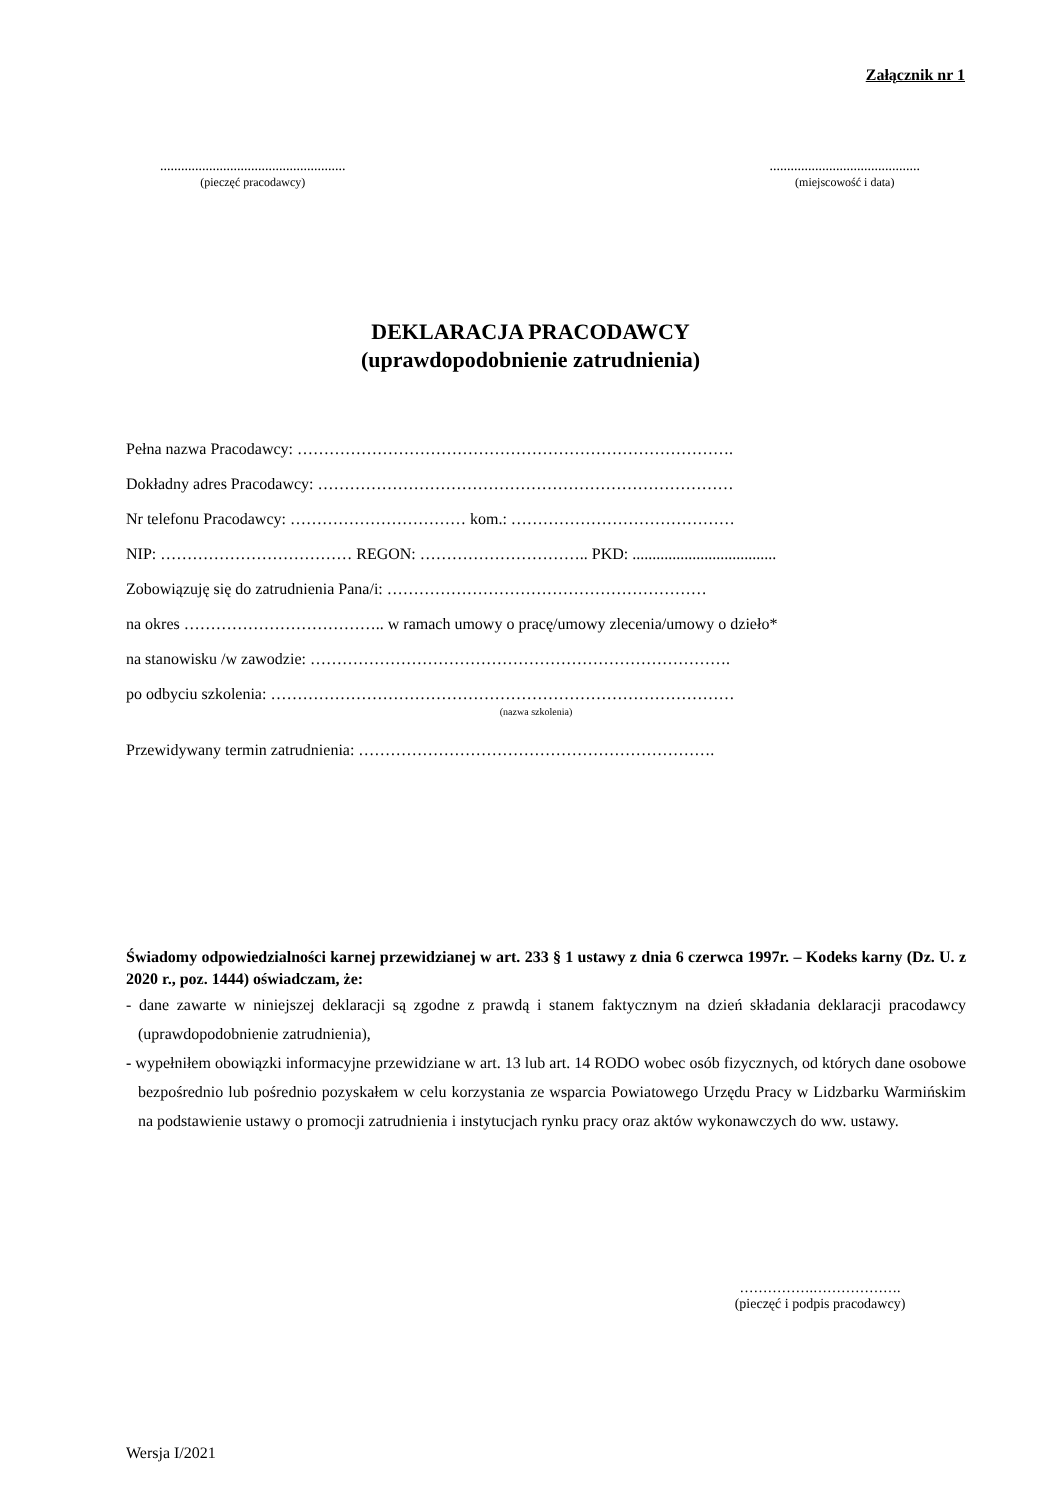Załącznik nr 1
.....................................................
(pieczęć pracodawcy)
...........................................
(miejscowość i data)
DEKLARACJA PRACODAWCY
(uprawdopodobnienie zatrudnienia)
Pełna nazwa Pracodawcy: ……………………………………………………………………….
Dokładny adres Pracodawcy: ……………………………………………………………………
Nr telefonu Pracodawcy: …………………………… kom.: ……………………………………
NIP: ……………………………… REGON: ………………………….. PKD: ....................................
Zobowiązuję się do zatrudnienia Pana/i: ……………………………………………………
na okres ……………………………….. w ramach umowy o pracę/umowy zlecenia/umowy o dzieło*
na stanowisku /w zawodzie: …………………………………………………………………….
po odbyciu szkolenia: ……………………………………………………………………………
(nazwa szkolenia)
Przewidywany termin zatrudnienia: ………………………………………………………….
Świadomy odpowiedzialności karnej przewidzianej w art. 233 § 1 ustawy z dnia 6 czerwca 1997r. – Kodeks karny (Dz. U. z 2020 r., poz. 1444) oświadczam, że:
- dane zawarte w niniejszej deklaracji są zgodne z prawdą i stanem faktycznym na dzień składania deklaracji pracodawcy (uprawdopodobnienie zatrudnienia),
- wypełniłem obowiązki informacyjne przewidziane w art. 13 lub art. 14 RODO wobec osób fizycznych, od których dane osobowe bezpośrednio lub pośrednio pozyskałem w celu korzystania ze wsparcia Powiatowego Urzędu Pracy w Lidzbarku Warmińskim na podstawienie ustawy o promocji zatrudnienia i instytucjach rynku pracy oraz aktów wykonawczych do ww. ustawy.
…………….……………….
(pieczęć i podpis pracodawcy)
Wersja I/2021